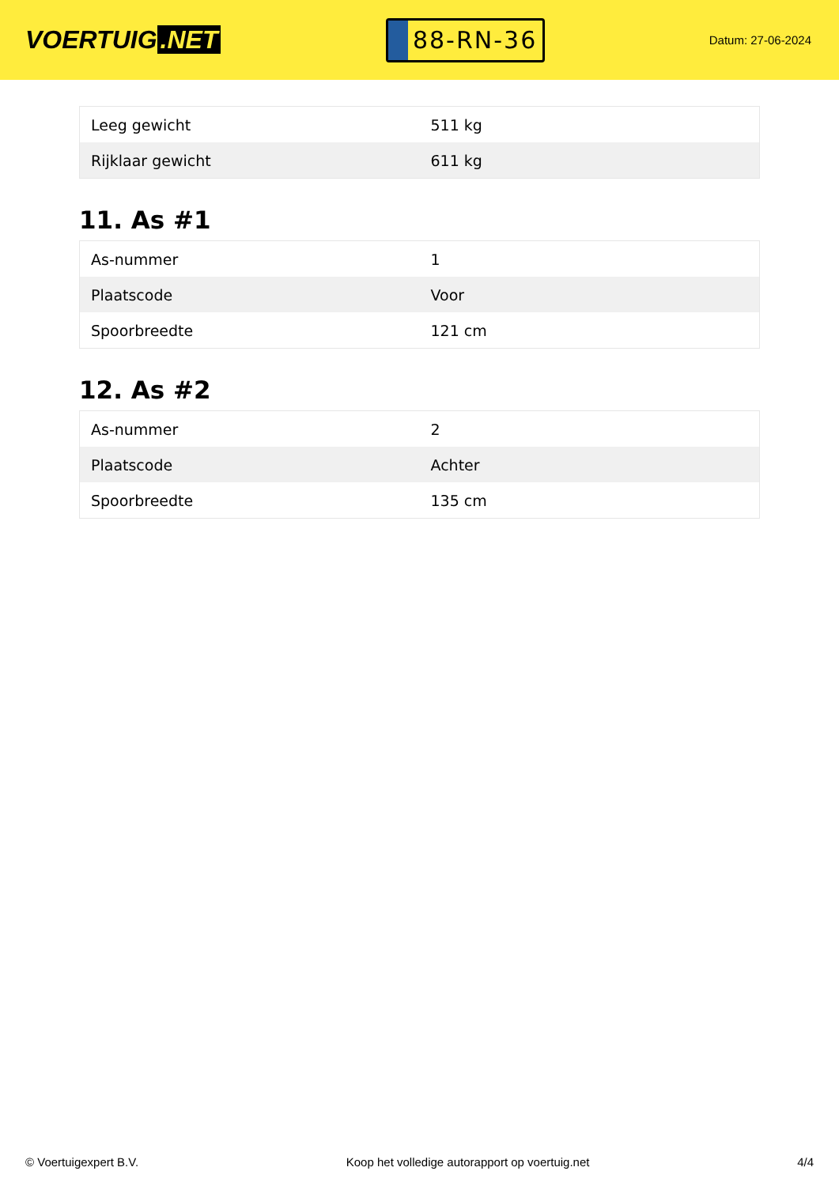VOERTUIG.NET
88-RN-36
Datum: 27-06-2024
| Leeg gewicht | 511 kg |
| Rijklaar gewicht | 611 kg |
11. As #1
| As-nummer | 1 |
| Plaatscode | Voor |
| Spoorbreedte | 121 cm |
12. As #2
| As-nummer | 2 |
| Plaatscode | Achter |
| Spoorbreedte | 135 cm |
© Voertuigexpert B.V. Koop het volledige autorapport op voertuig.net 4/4